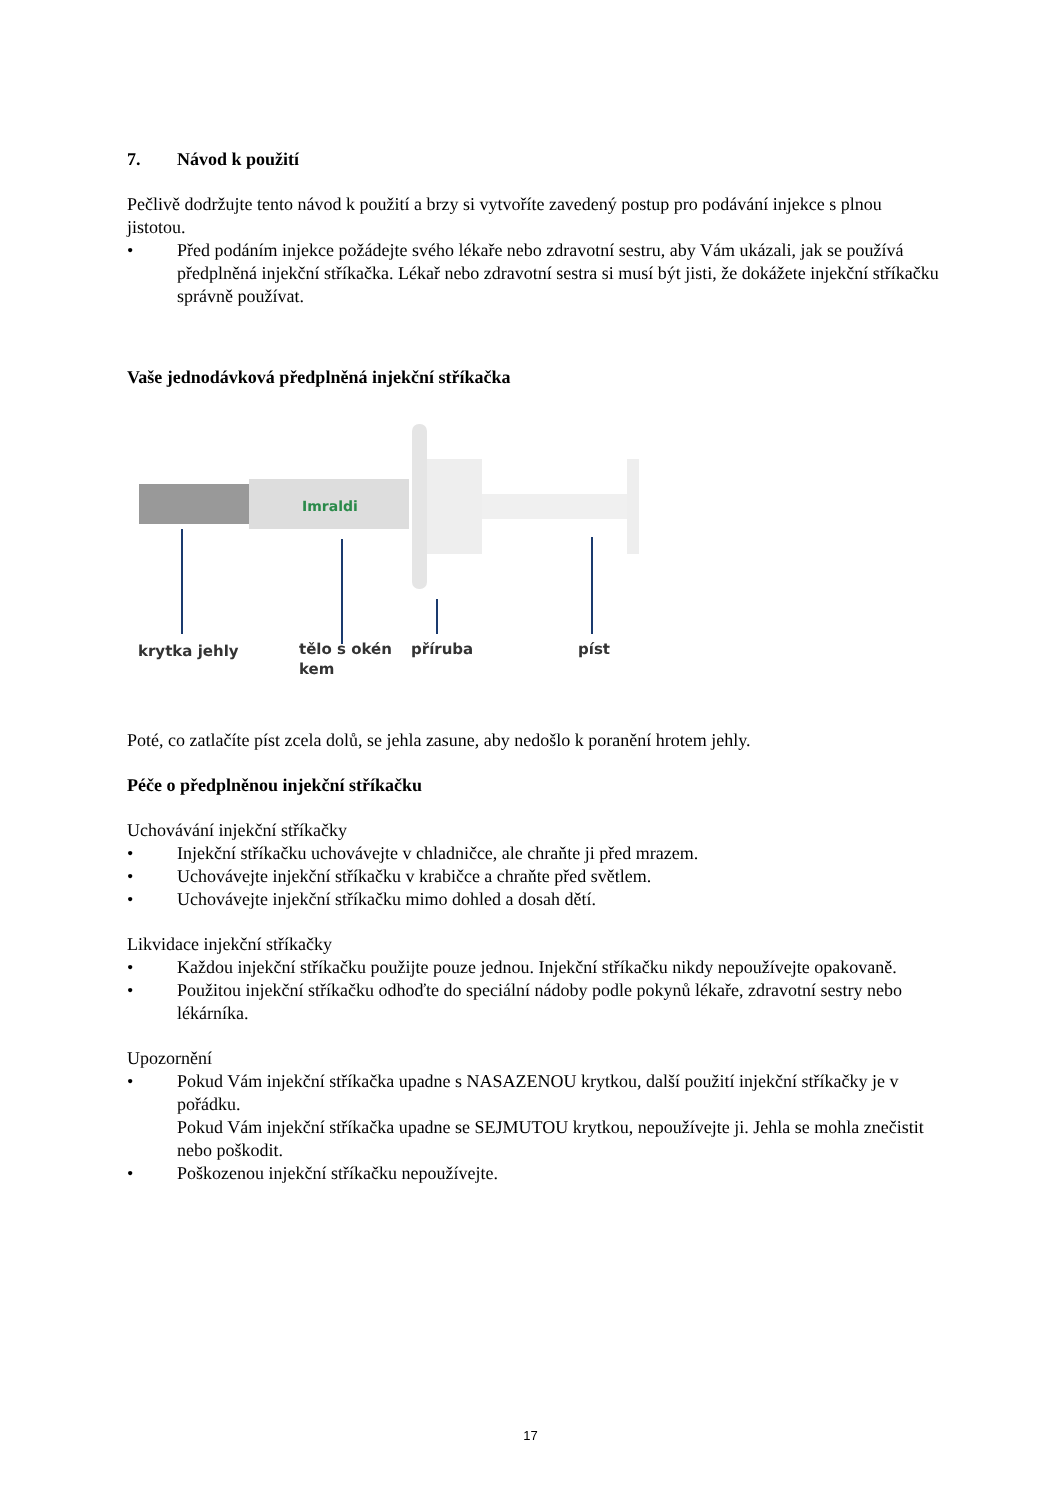7. Návod k použití
Pečlivě dodržujte tento návod k použití a brzy si vytvoříte zavedený postup pro podávání injekce s plnou jistotou.
• Před podáním injekce požádejte svého lékaře nebo zdravotní sestru, aby Vám ukázali, jak se používá předplněná injekční stříkačka. Lékař nebo zdravotní sestra si musí být jisti, že dokážete injekční stříkačku správně používat.
Vaše jednodávková předplněná injekční stříkačka
Imraldi
krytka jehly
tělo s okén
kem
příruba píst
Poté, co zatlačíte píst zcela dolů, se jehla zasune, aby nedošlo k poranění hrotem jehly.
Péče o předplněnou injekční stříkačku
Uchovávání injekční stříkačky
• Injekční stříkačku uchovávejte v chladničce, ale chraňte ji před mrazem.
• Uchovávejte injekční stříkačku v krabičce a chraňte před světlem.
• Uchovávejte injekční stříkačku mimo dohled a dosah dětí.
Likvidace injekční stříkačky
• Každou injekční stříkačku použijte pouze jednou. Injekční stříkačku nikdy nepoužívejte opakovaně.
• Použitou injekční stříkačku odhoďte do speciální nádoby podle pokynů lékaře, zdravotní sestry nebo lékárníka.
Upozornění
• Pokud Vám injekční stříkačka upadne s NASAZENOU krytkou, další použití injekční stříkačky je v pořádku.
Pokud Vám injekční stříkačka upadne se SEJMUTOU krytkou, nepoužívejte ji. Jehla se mohla znečistit nebo poškodit.
• Poškozenou injekční stříkačku nepoužívejte.
17